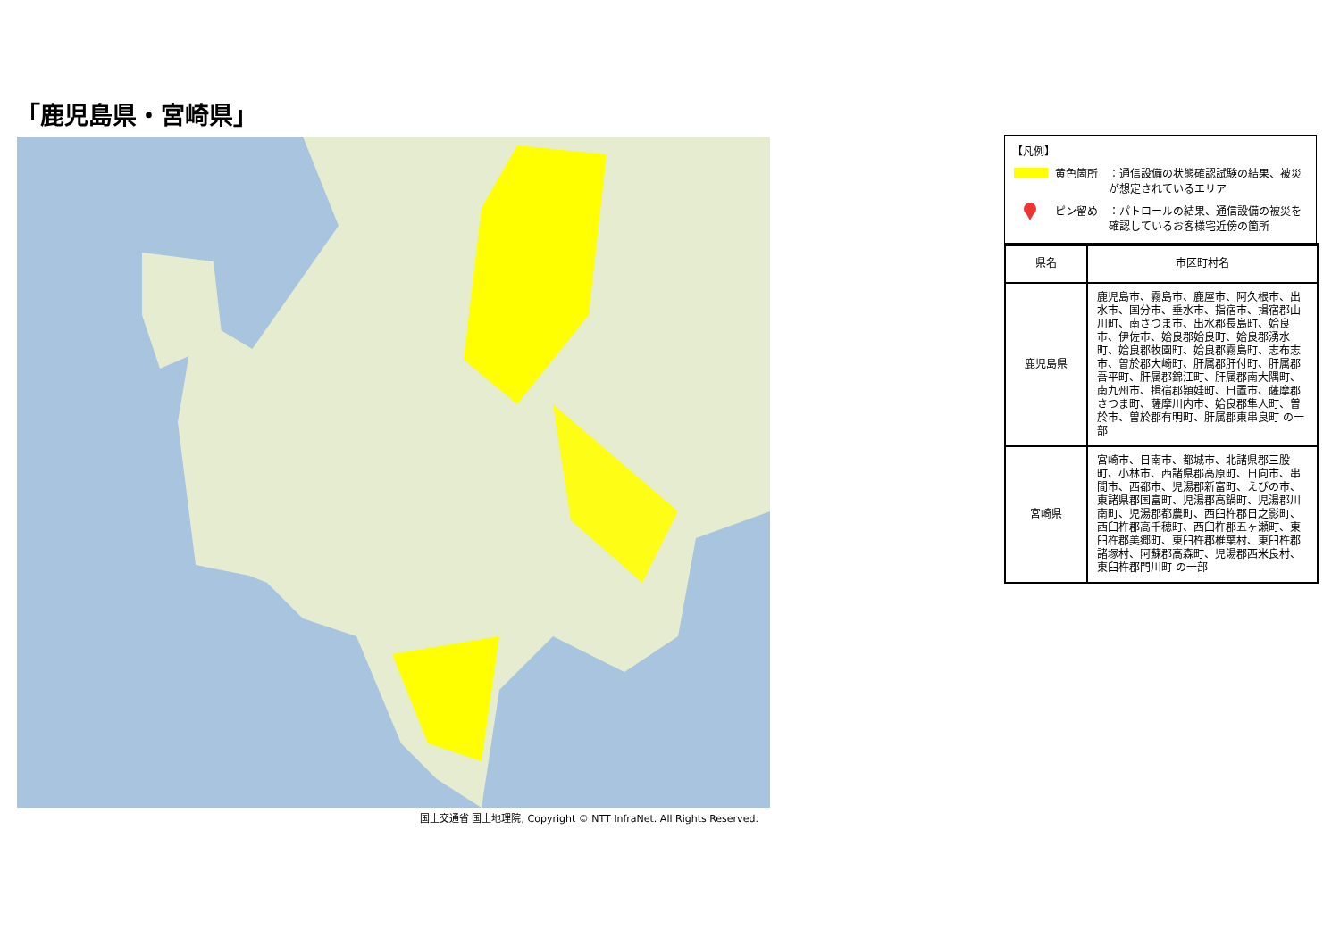「鹿児島県・宮崎県」
国土交通省 国土地理院, Copyright © NTT InfraNet. All Rights Reserved.
【凡例】
黄色箇所 ：通信設備の状態確認試験の結果、被災が想定されているエリア
ピン留め ：パトロールの結果、通信設備の被災を確認しているお客様宅近傍の箇所
| 県名 | 市区町村名 |
| --- | --- |
| 鹿児島県 | 鹿児島市、霧島市、鹿屋市、阿久根市、出水市、国分市、垂水市、指宿市、揖宿郡山川町、南さつま市、出水郡長島町、姶良市、伊佐市、姶良郡姶良町、姶良郡湧水町、姶良郡牧園町、姶良郡霧島町、志布志市、曽於郡大崎町、肝属郡肝付町、肝属郡吾平町、肝属郡錦江町、肝属郡南大隅町、南九州市、揖宿郡頴娃町、日置市、薩摩郡さつま町、薩摩川内市、姶良郡隼人町、曽於市、曽於郡有明町、肝属郡東串良町 の一部 |
| 宮崎県 | 宮崎市、日南市、都城市、北諸県郡三股町、小林市、西諸県郡高原町、日向市、串間市、西都市、児湯郡新富町、えびの市、東諸県郡国富町、児湯郡高鍋町、児湯郡川南町、児湯郡都農町、西臼杵郡日之影町、西臼杵郡高千穂町、西臼杵郡五ヶ瀬町、東臼杵郡美郷町、東臼杵郡椎葉村、東臼杵郡諸塚村、阿蘇郡高森町、児湯郡西米良村、東臼杵郡門川町 の一部 |